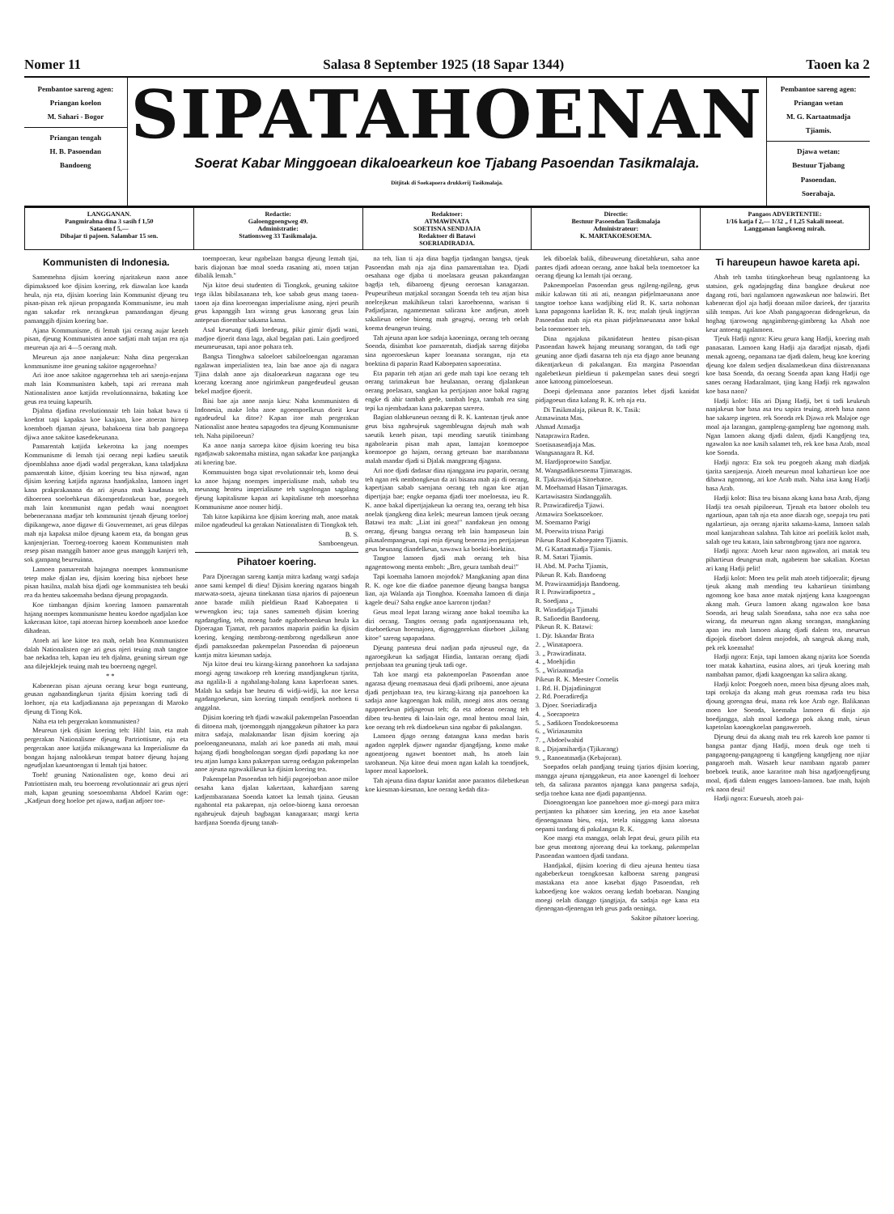Nomer 11 Salasa 8 September 1925 (18 Sapar 1344) Taoen ka 2
Pembantoe sareng agen:
Priangan koelon
M. Sahari - Bogor
Priangan tengah
H. B. Pasoendan
Bandoeng
SIPATAHOENAN
Soerat Kabar Minggoean dikaloearkeun koe Tjabang Pasoendan Tasikmalaja.
Ditjitak di Soekapoera drukkerij Tasikmalaja.
Pembantoe sareng agen:
Priangan wetan
M. G. Kartaatmadja
Tjiamis.
Djawa wetan:
Bestuur Tjabang
Pasoendan.
Soerabaja.
| LANGGANAN. Pangmirahna dina 3 sasih f 1,50 Sataoen f 5,— Dibajar ti pajoen. Salambar 15 sen. | Redactie: Galoenggoengweg 49. Administratie: Stationsweg 33 Tasikmalaja. | Redaktoer: ATMAWINATA SOETISNA SENDJAJA Redaktoer di Batawi SOERIADIRADJA. | Directie: Bestuur Pasoendan Tasikmalaja Administrateur: K. MARTAKOESOEMA. | Pangaos ADVERTENTIE: 1/16 katja f 2,— 1/32 „ f 1,25 Sakali moeat. Langganan langkoeng mirah. |
Kommunisten di Indonesia.
Samemehna djisim koering njaritakeun naon anoe dipimaksoed koe djisim koering, rek diawalan koe kanda heula, nja eta, djisim koering lain Kommunist djeung teu pisan-pisan rek njieun propaganda Kommunisme, ieu mah ngan sakadar rek nerangkeun pamandangan djeung pamanggih djisim koering bae.
Ajana Kommunisme, di lemah tjai cerang aujar keneh pisan, djeung Kommunisten anoe sadjati mah tatjan rea nja meureun aja ari 4—5 oerang mah.
Meureun aja anoe nanjakeun: Naha dina pergerakan kommunisme itoe geuning sakitoe ngageroehna?
Ari itoe anoe sakitoe ngageroehna teh ari saenja-enjana mah lain Kommunisten kabeh, tapi ari rereana mah Nationalisten anoe katjida revolutionnairna, bakating koe geus rea teuing kapeurih.
Djalma djadina revolutionnair teh lain bakat bawa ti koedrat tapi kapaksa koe kaajaan, koe atoeran hiroep koemboeh djaman ajeuna, babakoena tina bab pangoepa djiwa anoe sakitoe kasedekeunana.
Pamarentah katjida kekerotna ka jang noempes Kommunisme di lemah tjai oerang nepi kadieu saeutik djoemblahna anoe djadi wadal pergerakan, kana taladjakna pamarentah kitoe, djisim koering teu bisa njawad, ngan djisim koering katjida ngarasa handjakalna, lamoen inget kana prakprakanana da ari ajeuna mah kaudasna teh, dihoeroen soeloehkeun dikompetdzonkeun bae, poegoeh mah lain kommunist ngan pedah waui noengtoet bebeneranana madjar teh kommunist tjenah djeung toeloej dipikangewa, anoe digawe di Gouvernemet, ari geus dilepas mah nja kapaksa miloe djeung kaoem eta, da bongan geus kanjenjerian. Toeroeg-toeroeg kaoem Kommunisten mah resep pisan manggih batoer anoe geus manggih kanjeri teh, sok gampang beureuinna.
Lamoen pamarentah hajangna noempes kommunisme tetep make djalan ieu, djisim koering bisa njeboet hese pisan hasilna, malah bisa djadi oge kommunistea teh beuki rea da henteu sakoemaha bedana djeung propaganda.
Koe timbangan djisim koering lamoen pamarentah hajang noempes kommunisme henteu koedoe ngadjalan koe kakerasan kitoe, tapi atoeran hiroep koemboeh anoe koedoe dihadean.
Atoeh ari koe kitoe tea mah, oelah boa Kommunisten dalah Nationalisten oge ari geus njeri teuing mah tangtoe bae nekadna teh, kapan ieu teh djalma, geuning sireum oge ana dilejeklejek teuing mah teu boeroeng ngegel.
* *
Kabeneran pisan ajeuna oerang keur boga eunteung, geusan ngabandingkeun tjarita djisim koering tadi di loehoer, nja eta kadjadianana aja peperangan di Maroko djeung di Tiong Kok.
Naha eta teh pergerakan kommunisten?
Meureun tjek djisim koering teh: Hih! lain, eta mah pergerakan Nationalisme djeung Partriottisme, nja eta pergerakan anoe katjida mikangewana ka Imperialisme da bongan hajang nalookkeun tempat batoer djeung hajang ngeudjalan kaeuntoengan ti lemah tjai batoer.
Toeh! geuning Nationalisten oge, komo deui ari Patriottisten mah, teu boeroeng revolutionnair ari geus njeri mah, kapan geuning soesoembarna Abdoel Karim oge: „Kadjeun doeg hoeloe pet njawa, nadjan adjoer toe-
toempoeran, keur ngabelaan bangsa djeung lemah tjai, baris diajonan bae moal soeda rasaning ati, moen tatjan dibalik lemah."
Nja kitoe deui studenten di Tiongkok, geuning sakitoe tega iklas bibilasanana teh, koe sabab geus mang taoen-taoen aja dina koeroengan imperialisme asing, njeri peurih geus kapanggih lara wirang geus kasorang geus lain antepeun dioembar sakama kama.
Asal keueung djadi loedeung, pikir gimir djadi wani, madjoe djoerit dana laga, akal begalan pati. Lain goedjroed meumeueusan, tapi anoe pohara teh.
Bangsa Tionghwa saloeloet sabiloeloengan ngaraman ngalawan imperialisten tea, lain bae anoe aja di nagara Tjina dalah anoe aja disaloearkeun nagarana oge teu koerang koerang anoe ngirimkeun pangedeudeul geusan bekel madjoe djoerit.
Bisi bae aja anoe nanja kieu: Naha kommunisten di Indonesia, make loba anoe ngoempoelkeun doeit keur ngadeudeul ka ditoe? Kapan itoe mah pergerakan Nationalist anoe henteu sapagodos tea djeung Kommunisme teh. Naha pipiloeeun?
Ka anoe nanja saroepa kitoe djisim koering teu bisa ngadjawab sakoemaha mistina, ngan sakadar koe panjangka ati koering bae.
Kommuuisten boga sipat revolutionnair teh, komo deui ka anoe hajang noempes imperialisme mah, sabab teu meunang henteu imperialisme teh sagolongan sagalang djeung kapitalisme kapan ari kapitalisme teh moesoehna Kommunisme anoe nomer hidji.
Tah kitoe kapikirna koe djisim koering mah, anoe matak miloe ngadeudeul ka gerakan Nationalisten di Tiongkok teh.
B. S.
Samboengeun.
Pihatoer koering.
Para Djoeragan sareng kantja mitra kadang wargi sadaja anoe sami kempel di dieu! Djisim koering ngaraos bingah marwata-soeta, ajeuna tinekanan tiasa njarios di pajoeneun anoe barade milih pieldieun Raad Kaboepaten ti wewengkon ieu; taja sanes samemeh djisim koering ngadangding, teh, moeng bade ngahoehoenkeun heula ka Djoeragan Tjamat, reh parantos maparin paidin ka djisim koering, kenging nembrong-nembrong ngedalkeun anoe djadi pamaksoedan pakempelan Pasoendan di pajoeneun kantja mitra kiesman sadaja.
Nja kitoe deui teu kirang-kirang panoehoen ka sadajana moegi ageng tawakoep reh koering mandjangkeun tjarita, asa ngalila-li a ngahalang-halang kana kaperloean sanes. Malah ka sadaja bae heuteu di widji-widji, ka noe kersa ngadangoekeun, sim koering timpah oendjoek noehoen ti anggalna.
Djisim koering teh djadi wawakil pakempelan Pasoendan di ditoena mah, tjoemonggah njanggakeun pihatoer ka para mitra sadaja, malakmandar lisan djisim koering aja poeloenganeunana, malah ari koe paneda ati mah, maui hajang djadi bongbolongan soegan djadi papadang ka noe teu atjan lumpa kana pakarepan sareng oedagan pakempelan anoe ajeuna ngawakilkeun ka djisim koering tea.
Pakempelan Pasoendan teh hidji pagoejoeban anoe miloe oesaha kana djalan kakertaan, kahardjaan sareng kadjembaranana Soenda katoet ka lemah tjaina. Geusan ngahontal eta pakarepan, nja oeloe-bioeng kana oeroesan ngaheujeuk dajeuh bagbagan kanagaraan; margi kerta hardjana Soenda djeung tanah-
na teh, lian ti aja dina bagdja tjadangan bangsa, tjeuk Pasoendan mah nja aja dina pamarentahan tea. Djadi oesahana oge djaba ti moelasara geusan pakandangan bagdja teh, dibaroeng djeung oeroesan kanagaraan. Peupeuriheun matjakal sorangan Soenda teh teu atjan bisa noelcejkeun makihikeun talari karoehoenna, warisan ti Padjadjaran, ngamemenan salirana koe andjeun, atoeh sakalieun oeloe bioeng mah geugeuj, oerang teh oelah koema deungeun teuing.
Tah ajeuna apan koe sadaja kaoeninga, oerang teh oerang Soenda, disimbat koe pamarentah, diadjak sareng ditjoba sina ngoeroeskeun kaper loeanana sorangan, nja eta boektina di paparin Raad Kaboepaten sapoeratina.
Eta paparin teh atjan ari gede mah tapi koe oerang teh oerang tarimakeun bae heulaanan, oerang djalankeun oerang poelasara, sangkan ka pertjajaan anoe bakal ragrag engke di ahir tambah gede, tambah lega, tambah rea sing tepi ka njembadaan kana pakarepan sarerea.
Bagian olahkeuneun oerang di R. K. kantenan tjeuk anoe geus bisa ngaheujeuk sagembleugna dajeuh mah wah saeutik keneh pisan, tapi mending saeutik tinimbang ngaboleaein pisan mah apan, lamajan koemoepoe koemoepoe go hajam, oerang geteuan bae marabanana malah mandar djadi si Djalak mangprang djagana.
Ari noe djadi dadasar dina njanggana ieu paparin, oerang teh ngan rek nembongkeun da ari bisana mah aja di oerang, kapertjaan sabab saenjana oerang teh ngan koe atjan dipertjaja bae; engke oepama djadi toer moeloesna, ieu R. K. anoe bakal dipertjajakeun ka oerang tea, oerang teh bisa noelak tjangkeng dina kelek; meureun lamoen tjeuk oerang Batawi tea mah: „Liat ini goea!" nandakeun jen omong oerang, djeung bangsa oerang teh lain hampaseun lain pikasalempangeun, tapi enja djeung benerna jen pertjajaeun geus beunang diandelkeun, sawawa ka boekti-boektina.
Tangtoe lamoen djadi mah oerang teh bisa ngagentowong menta emboh: „Bro, geura tambah deui!"
Tapi koemaha lamoen mojodok? Mangkaning apan dina R. K. oge koe die diadoe panemoe djeung bangsa bangsa lian, aja Walanda aja Tionghoa. Koemaha lamoen di dinja kagele deui? Saha engke anoe karoron tjodan?
Geus moal lepat larang wirang anoe bakal toemiba ka diri oerang. Tangtos oerang pada ngantjoenauana teh, diseboetkeun hoemajoea, digonggorokan diseboet „kilang kitoe" sareng sapapadana.
Djeung pantesna deui nadjan pada njeuseul oge, da ngaroegikeun ka sadjagat Hindia, lantaran oerang djadi pertjobaan tea geuning tjeuk tadi oge.
Tah koe margi eta pakoempoelan Pasoendan anoe ngarasa djeung roemasaua deui djadi priboemi, anoe ajeuna djadi pertjobaan tea, teu kirang-kirang nja panoehoen ka sadaja anoe kagoengan hak milih, moegi atos atos oerang ngapoerkeun pidjageoun teh; da eta adoean oerang teh diben teu-henteu di lain-lain oge, moal hentou moal lain, koe oerang teh rek diadoekeun sina ngabar di pakalangan.
Lamoen djago oerang datangna kana medan baris ngadon ngeplek djawer ngandar djangdjang, komo make ngoentjoeng ngawet boentoet mah, hs atoeh lain tarohaneun. Nja kitoe deui moen ngan kalah ka toendjoek, lapoer moal kapoeloek.
Tah ajeuna dina daptar kanidat anoe parantos dilebetkeun koe kiesman-kiesman, koe oerang kedah dita-
lek diboelak balik, dibeuweung dioetahkeun, saha anoe pantes djadi adoean oerang, anoe bakal bela toemoetoer ka oerang djeung ka lemah tjai oerang.
Pakoempoelan Pasoendan geus ngileng-ngileng, geus mikir kalawan titi ati ati, neangan pidjelmaeunana anoe tangtoe toehoe kana wadjibing elid R. K. sarta nohonan kana papagonna kaelidan R. K. tea; malah tjeuk ingtjeran Pasoendan mah nja eta pisan pidjelmaeunana anoe bakal bela toemoetoer teh.
Dina ngajakna pikanidateun henteu pisan-pisan Pasoendan hawek hajang meunang sorangan, da tadi oge geuning anoe djadi dasarna teh nja eta djago anoe beunang dikentjarkeun di pakalangan. Eta margina Pasoendan ngalebetkeun pieldieun ti pakempelan sanes deui soegri anoe katoong pimoeloeseun.
Doepi djelemana anoe parantos lebet djadi kanidat pidjagoeun dina kalang R. K. teh nja eta.
Di Tasikmalaja, pikeun R. K. Tasik:
Atmawinata Mas.
Ahmad Atmadja
Nataprawira Raden.
Soetisnasendjaja Mas.
Wangsanagara R. Kd.
M. Hardjoproewito Sandjar.
M. Wangsadikoesoema Tjimaragas.
R. Tjakrawidjaja Sitoebatoe.
M. Moehamad Hasan Tjimaragas.
Kartawisastra Sindanggalih.
R. Prawiradiredja Tjiawi.
Atmawira Soekasoekoer.
M. Soemarno Parigi
M. Poerwita trisna Parigi
Pikeun Raad Kaboepaten Tjiamis.
M. G Kartaatmadja Tjiamis.
R. M. Satari Tjiamis.
H. Abd. M. Pacha Tjiamis,
Pikeun R. Kab. Bandoeng
M. Prawiraamidjaja Bandoeng.
R I. Prawiradipoetra „
R. Soedjana „
R. Wiradidjaja Tjimahi
R. Safioedin Bandoeng.
Pikeun R. K. Batawi:
1. Djr. Iskandar Brata
2. „ Winatapoera.
3. „ Prawiradinata.
4. „ Moehjidin
5. „ Wiriaatmadja
Pikeun R. K. Meester Cornelis
1. Rd. H. Djajadiningrat
2. Rd. Poeradiredja
3. Djoer. Soeriadiradja
4. „ Soerapoetra
5. „ Sadikoen Tondokoesoema
6. „ Wiriasasmita
7. „ Abdoelwahid
8. „ Djajamihardja (Tjikarang)
9. „ Ranoeatmadja (Kebajoran).
Soepados oelah pandjang teuing tjarios djisim koering, mangga ajeuna njanggakeun, eta anoe kaoengel di loehoer teh, da salirana parantos njangga kana pangersa sadaja, sedja toehoe kana noe djadi papantjenna.
Dioengtoengan koe panoehoen moe gi-moegi para mitra pertjanten ka pihatoer sim koering, jen eta anoe kasebat djenenganana bieu, enja, tetela ninggang kana aloesna oepami tandang di pakalangan R. K.
Koe margi eta mangga, oelah lepat deui, geura pilih eta bae geus montong njoreang deui ka toekang, pakempelan Pasoendan wantoen djadi tandana.
Handjakal, djisim koering di dieu ajeuna henteu tiasa ngabeberkeun toengkoesan kalboena sareng pangeusi mastakana eta anoe kasebat djago Pasoendan, reh kaboedjeng koe waktos oerang kedah boebaran. Nanging moegi oelah dianggo tjangtjaja, da sadaja oge kana eta djenengan-djenengan teh geus pada oeninga.
Sakitoe pihatoer koering.
Ti hareupeun hawoe kareta api.
Abah teh tamba titingkoeheun beug ngalantoeng ka statsion, gek ngadajngdag dina bangkoe deukeut noe dagang roti, bari ngalamoen ngawaskeun noe balawiri. Bet kabeneran djol aja hadji doeaan miloe darieek, der tjararita silih tempas. Ari koe Abah pangagoeran didengekeun, da hoghag tjarowong ngagimbreng-gimbreng ka Abah noe keur antoeng ngalamoen.
Tjeuk Hadji ngora: Kieu geura kang Hadji, koering mah panasaran. Lamoen kang Hadji aja daradjat njasab, djadi menak agoeng, oepamana tae djadi dalem, heug koe koering djeung koe dalem sedjen disalametkeun dina diistrenanana koe basa Soenda, da oerang Soenda apan kang Hadji oge sanes oerang Hadaralmaot, tjing kang Hadji rek ngawalon koe basa naon?
Hadji kolot: His ari Djang Hadji, bet ti tadi keukeuh nanjakeun bae basa asa teu sapira teuing, atoeh basa naon bae sakarep ingeten. rek Soenda rek Djawa rek Malajoe oge moal aja larangan, gampleng-gampleng bae ngomong mah. Ngan lamoen akang djadi dalem, djadi Kangdjeng tea, ngawalon ka noe kasih salamet teh, rek koe basa Arab, moal koe Soenda.
Hadji ngora: Eta sok teu poegoeh akang mah diadjak tjarita saenjaenja. Atoeh meureun moal kahartieun koe noe dibawa ngomong, ari koe Arab mah. Naha iasa kang Hadji basa Arab.
Hadji kolot: Bisa teu bisana akang kana basa Arab, djang Hadji tea oesah pipiloeeun. Tjenah eta batoer oboloh teu ngartioun, apan tah nja eta anoe diarah oge, soepaja teu pati ngalartieun, aja oerang njarita sakama-kama, lamoen salah moal kanjarahoan salahna. Tah kitoe ari poelitik kolot mah, salah oge teu katara, lain sabrongbrong tjara noe ngarora.
Hadji ngora: Atoeh keur naon ngawalon, ari matak teu pihartieun deungeun mah, ngabetem bae sakalian. Koetan ari kang Hadji pelit!
Hadji kolot: Moen teu pelit mah atoeh tidjoeralit; djeung tjeuk akang mah mending teu kahartieun tinimbang ngomong koe basa anoe matak njatjeng kana kaagoengan akang mah. Geura lamoen akang ngawalon koe basa Soenda, ari heug salah Soendana, saha noe era saha noe wirang, da meureun ngan akang sorangan, mangkaning apan ieu mah lamoen akang djadi dalem tea, meureun dipojok diseboet dalem mojodok, ah sangeuk akang mah, pek rek koemaha!
Hadji ngora: Enja, tapi lamoen akang njarita koe Soenda toer matak kahartina, eusina aloes, ari tjeuk koering mah nambahan pamor, djadi kaagoengan ka salira akang.
Hadji kolot: Poegoeh noen, moen bisa djeung aloes mah, tapi orokaja da akang mah geus roemasa rada teu bisa djoung gorengna deui, mana rek koe Arab oge. Balikanan moen koe Soenda, koemaha lamoen di dinja aja boedjangga, alah moal kadoega pok akang mah, sieun kapetolan kaoengkoelan pangaweroeh.
Djeung deui da akang mah teu rek kareoh koe pamor ti bangsa pantar djang Hadji, moen deuk oge toeh ti pangagoeng-pangagoeng ti kangdjeng kangdjeng noe njiar pangaroeh mah. Wasaeh keur nambaan ngarab pamer boeboek teutik, anoe kararitoe mah bisa ngadjoengdjeung moal, djadi dalem engges lamoen-lamoen. bae mah, hajoh rek naon deui!
Hadji ngora: Eueueuh, atoeh pai-